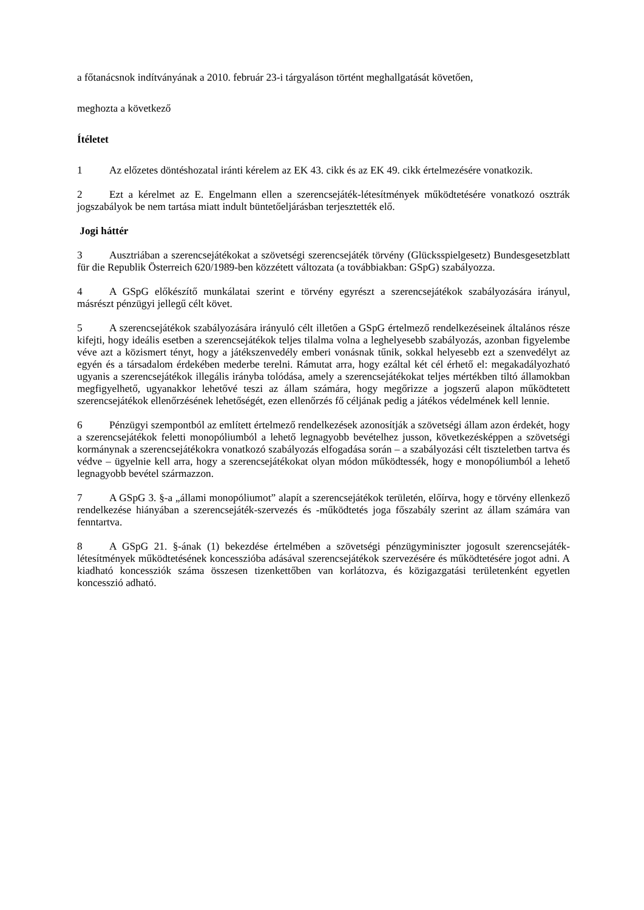a főtanácsnok indítványának a 2010. február 23-i tárgyaláson történt meghallgatását követően,
meghozta a következő
Ítéletet
1 Az előzetes döntéshozatal iránti kérelem az EK 43. cikk és az EK 49. cikk értelmezésére vonatkozik.
2 Ezt a kérelmet az E. Engelmann ellen a szerencsejáték-létesítmények működtetésére vonatkozó osztrák jogszabályok be nem tartása miatt indult büntetőeljárásban terjesztették elő.
Jogi háttér
3 Ausztriában a szerencsejátékokat a szövetségi szerencsejáték törvény (Glücksspielgesetz) Bundesgesetzblatt für die Republik Österreich 620/1989-ben közzétett változata (a továbbiakban: GSpG) szabályozza.
4 A GSpG előkészítő munkálatai szerint e törvény egyrészt a szerencsejátékok szabályozására irányul, másrészt pénzügyi jellegű célt követ.
5 A szerencsejátékok szabályozására irányuló célt illetően a GSpG értelmező rendelkezéseinek általános része kifejti, hogy ideális esetben a szerencsejátékok teljes tilalma volna a leghelyesebb szabályozás, azonban figyelembe véve azt a közismert tényt, hogy a játékszenvedély emberi vonásnak tűnik, sokkal helyesebb ezt a szenvedélyt az egyén és a társadalom érdekében mederbe terelni. Rámutat arra, hogy ezáltal két cél érhető el: megakadályozható ugyanis a szerencsejátékok illegális irányba tolódása, amely a szerencsejátékokat teljes mértékben tiltó államokban megfigyelhető, ugyanakkor lehetővé teszi az állam számára, hogy megőrizze a jogszerű alapon működtetett szerencsejátékok ellenőrzésének lehetőségét, ezen ellenőrzés fő céljának pedig a játékos védelmének kell lennie.
6 Pénzügyi szempontból az említett értelmező rendelkezések azonosítják a szövetségi állam azon érdekét, hogy a szerencsejátékok feletti monopóliumból a lehető legnagyobb bevételhez jusson, következésképpen a szövetségi kormánynak a szerencsejátékokra vonatkozó szabályozás elfogadása során – a szabályozási célt tiszteletben tartva és védve – ügyelnie kell arra, hogy a szerencsejátékokat olyan módon működtessék, hogy e monopóliumból a lehető legnagyobb bevétel származzon.
7 A GSpG 3. §-a „állami monopóliumot” alapít a szerencsejátékok területén, előírva, hogy e törvény ellenkező rendelkezése hiányában a szerencsejáték-szervezés és -működtetés joga főszabály szerint az állam számára van fenntartva.
8 A GSpG 21. §-ának (1) bekezdése értelmében a szövetségi pénzügyminiszter jogosult szerencsejáték-létesítmények működtetésének koncesszióba adásával szerencsejátékok szervezésére és működtetésére jogot adni. A kiadható koncessziók száma összesen tizenkettőben van korlátozva, és közigazgatási területenként egyetlen koncesszió adható.